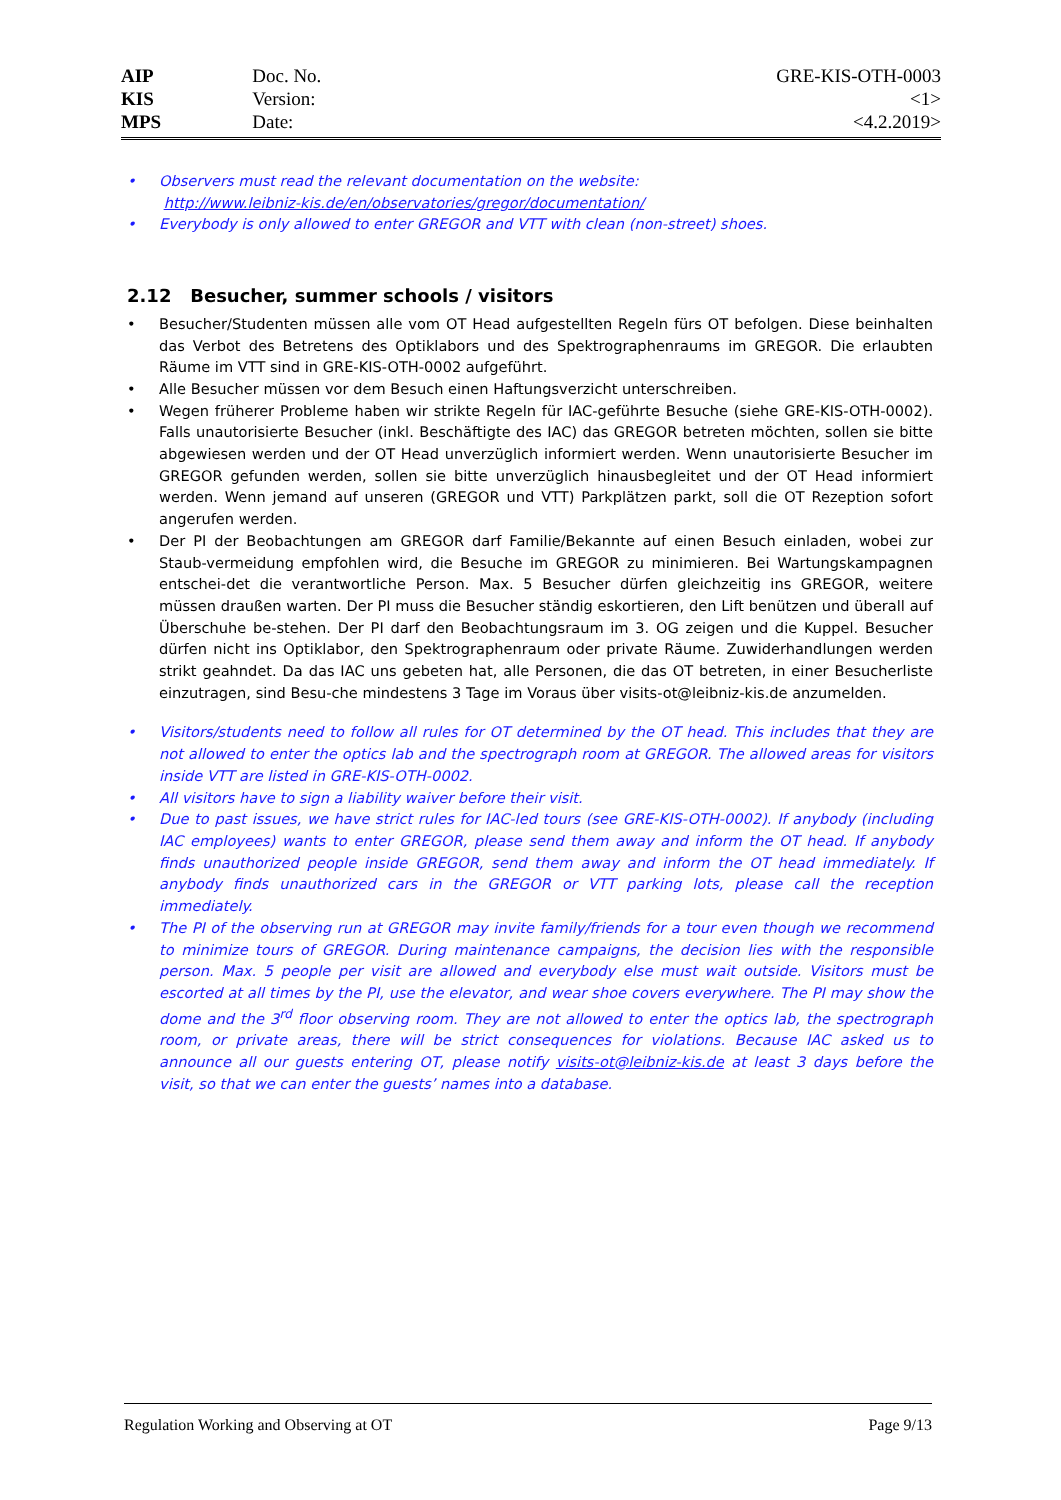| AIP | Doc. No. | GRE-KIS-OTH-0003 |
| KIS | Version: | <1> |
| MPS | Date: | <4.2.2019> |
• Observers must read the relevant documentation on the website:
http://www.leibniz-kis.de/en/observatories/gregor/documentation/
• Everybody is only allowed to enter GREGOR and VTT with clean (non-street) shoes.
2.12 Besucher, summer schools / visitors
• Besucher/Studenten müssen alle vom OT Head aufgestellten Regeln fürs OT befolgen. Diese beinhalten das Verbot des Betretens des Optiklabors und des Spektrographenraums im GREGOR. Die erlaubten Räume im VTT sind in GRE-KIS-OTH-0002 aufgeführt.
• Alle Besucher müssen vor dem Besuch einen Haftungsverzicht unterschreiben.
• Wegen früherer Probleme haben wir strikte Regeln für IAC-geführte Besuche (siehe GRE-KIS-OTH-0002). Falls unautorisierte Besucher (inkl. Beschäftigte des IAC) das GREGOR betreten möchten, sollen sie bitte abgewiesen werden und der OT Head unverzüglich informiert werden. Wenn unautorisierte Besucher im GREGOR gefunden werden, sollen sie bitte unverzüglich hinausbegleitet und der OT Head informiert werden. Wenn jemand auf unseren (GREGOR und VTT) Parkplätzen parkt, soll die OT Rezeption sofort angerufen werden.
• Der PI der Beobachtungen am GREGOR darf Familie/Bekannte auf einen Besuch einladen, wobei zur Staub-vermeidung empfohlen wird, die Besuche im GREGOR zu minimieren. Bei Wartungskampagnen entschei-det die verantwortliche Person. Max. 5 Besucher dürfen gleichzeitig ins GREGOR, weitere müssen draußen warten. Der PI muss die Besucher ständig eskortieren, den Lift benützen und überall auf Überschuhe be-stehen. Der PI darf den Beobachtungsraum im 3. OG zeigen und die Kuppel. Besucher dürfen nicht ins Optiklabor, den Spektrographenraum oder private Räume. Zuwiderhandlungen werden strikt geahndet. Da das IAC uns gebeten hat, alle Personen, die das OT betreten, in einer Besucherliste einzutragen, sind Besu-che mindestens 3 Tage im Voraus über visits-ot@leibniz-kis.de anzumelden.
• Visitors/students need to follow all rules for OT determined by the OT head. This includes that they are not allowed to enter the optics lab and the spectrograph room at GREGOR. The allowed areas for visitors inside VTT are listed in GRE-KIS-OTH-0002.
• All visitors have to sign a liability waiver before their visit.
• Due to past issues, we have strict rules for IAC-led tours (see GRE-KIS-OTH-0002). If anybody (including IAC employees) wants to enter GREGOR, please send them away and inform the OT head. If anybody finds unauthorized people inside GREGOR, send them away and inform the OT head immediately. If anybody finds unauthorized cars in the GREGOR or VTT parking lots, please call the reception immediately.
• The PI of the observing run at GREGOR may invite family/friends for a tour even though we recommend to minimize tours of GREGOR. During maintenance campaigns, the decision lies with the responsible person. Max. 5 people per visit are allowed and everybody else must wait outside. Visitors must be escorted at all times by the PI, use the elevator, and wear shoe covers everywhere. The PI may show the dome and the 3<sup>rd</sup> floor observing room. They are not allowed to enter the optics lab, the spectrograph room, or private areas, there will be strict consequences for violations. Because IAC asked us to announce all our guests entering OT, please notify visits-ot@leibniz-kis.de at least 3 days before the visit, so that we can enter the guests’ names into a database.
Regulation Working and Observing at OT Page 9/13